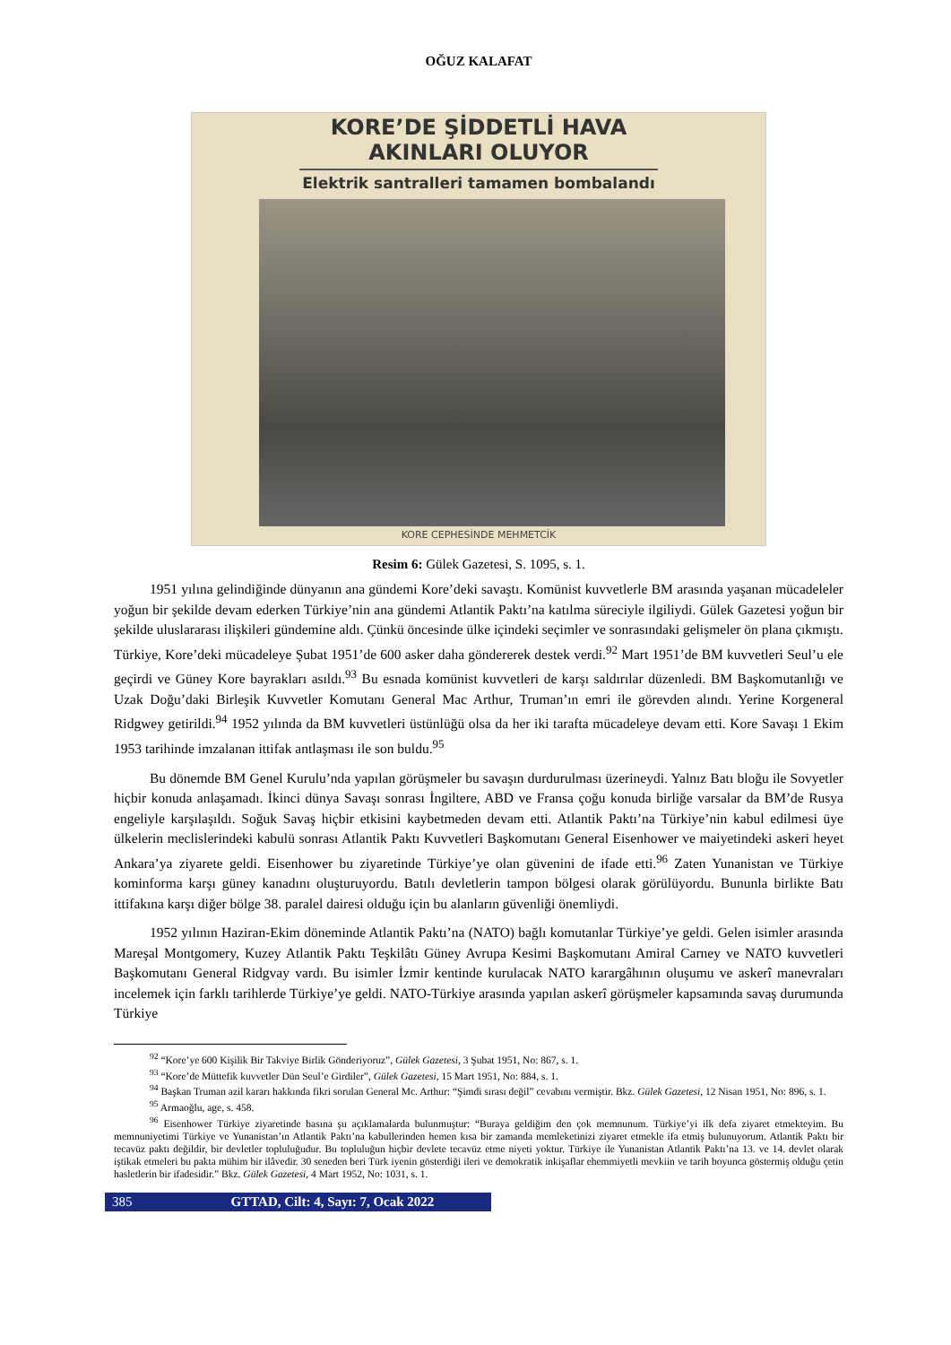OĞUZ KALAFAT
KORE’DE ŞİDDETLİ HAVA
AKINLARI OLUYOR
Elektrik santralleri tamamen bombalandı
KORE CEPHESİNDE MEHMETCİK
Resim 6: Gülek Gazetesi, S. 1095, s. 1.
1951 yılına gelindiğinde dünyanın ana gündemi Kore’deki savaştı. Komünist kuvvetlerle BM arasında yaşanan mücadeleler yoğun bir şekilde devam ederken Türkiye’nin ana gündemi Atlantik Paktı’na katılma süreciyle ilgiliydi. Gülek Gazetesi yoğun bir şekilde uluslararası ilişkileri gündemine aldı. Çünkü öncesinde ülke içindeki seçimler ve sonrasındaki gelişmeler ön plana çıkmıştı. Türkiye, Kore’deki mücadeleye Şubat 1951’de 600 asker daha göndererek destek verdi.<sup>92</sup> Mart 1951’de BM kuvvetleri Seul’u ele geçirdi ve Güney Kore bayrakları asıldı.<sup>93</sup> Bu esnada komünist kuvvetleri de karşı saldırılar düzenledi. BM Başkomutanlığı ve Uzak Doğu’daki Birleşik Kuvvetler Komutanı General Mac Arthur, Truman’ın emri ile görevden alındı. Yerine Korgeneral Ridgwey getirildi.<sup>94</sup> 1952 yılında da BM kuvvetleri üstünlüğü olsa da her iki tarafta mücadeleye devam etti. Kore Savaşı 1 Ekim 1953 tarihinde imzalanan ittifak antlaşması ile son buldu.<sup>95</sup>
Bu dönemde BM Genel Kurulu’nda yapılan görüşmeler bu savaşın durdurulması üzerineydi. Yalnız Batı bloğu ile Sovyetler hiçbir konuda anlaşamadı. İkinci dünya Savaşı sonrası İngiltere, ABD ve Fransa çoğu konuda birliğe varsalar da BM’de Rusya engeliyle karşılaşıldı. Soğuk Savaş hiçbir etkisini kaybetmeden devam etti. Atlantik Paktı’na Türkiye’nin kabul edilmesi üye ülkelerin meclislerindeki kabulü sonrası Atlantik Paktı Kuvvetleri Başkomutanı General Eisenhower ve maiyetindeki askeri heyet Ankara’ya ziyarete geldi. Eisenhower bu ziyaretinde Türkiye’ye olan güvenini de ifade etti.<sup>96</sup> Zaten Yunanistan ve Türkiye kominforma karşı güney kanadını oluşturuyordu. Batılı devletlerin tampon bölgesi olarak görülüyordu. Bununla birlikte Batı ittifakına karşı diğer bölge 38. paralel dairesi olduğu için bu alanların güvenliği önemliydi.
1952 yılının Haziran-Ekim döneminde Atlantik Paktı’na (NATO) bağlı komutanlar Türkiye’ye geldi. Gelen isimler arasında Mareşal Montgomery, Kuzey Atlantik Paktı Teşkilâtı Güney Avrupa Kesimi Başkomutanı Amiral Carney ve NATO kuvvetleri Başkomutanı General Ridgvay vardı. Bu isimler İzmir kentinde kurulacak NATO karargâhının oluşumu ve askerî manevraları incelemek için farklı tarihlerde Türkiye’ye geldi. NATO-Türkiye arasında yapılan askerî görüşmeler kapsamında savaş durumunda Türkiye
<sup>92</sup> “Kore’ye 600 Kişilik Bir Takviye Birlik Gönderiyoruz”, Gülek Gazetesi, 3 Şubat 1951, No: 867, s. 1.
<sup>93</sup> “Kore’de Müttefik kuvvetler Dün Seul’e Girdiler”, Gülek Gazetesi, 15 Mart 1951, No: 884, s. 1.
<sup>94</sup> Başkan Truman azil kararı hakkında fikri sorulan General Mc. Arthur: “Şimdi sırası değil” cevabını vermiştir. Bkz. Gülek Gazetesi, 12 Nisan 1951, No: 896, s. 1.
<sup>95</sup> Armaoğlu, age, s. 458.
<sup>96</sup> Eisenhower Türkiye ziyaretinde basına şu açıklamalarda bulunmuştur: “Buraya geldiğim den çok memnunum. Türkiye’yi ilk defa ziyaret etmekteyim. Bu memnuniyetimi Türkiye ve Yunanistan’ın Atlantik Paktı’na kabullerinden hemen kısa bir zamanda memleketinizi ziyaret etmekle ifa etmiş bulunuyorum. Atlantik Paktı bir tecavüz paktı değildir, bir devletler topluluğudur. Bu topluluğun hiçbir devlete tecavüz etme niyeti yoktur. Türkiye ile Yunanistan Atlantik Paktı’na 13. ve 14. devlet olarak iştikak etmeleri bu pakta mühim bir ilâvedir. 30 seneden beri Türk iyenin gösterdiği ileri ve demokratik inkişaflar ehemmiyetli mevkiin ve tarih boyunca göstermiş olduğu çetin hasletlerin bir ifadesidir.” Bkz. Gülek Gazetesi, 4 Mart 1952, No: 1031, s. 1.
385 GTTAD, Cilt: 4, Sayı: 7, Ocak 2022